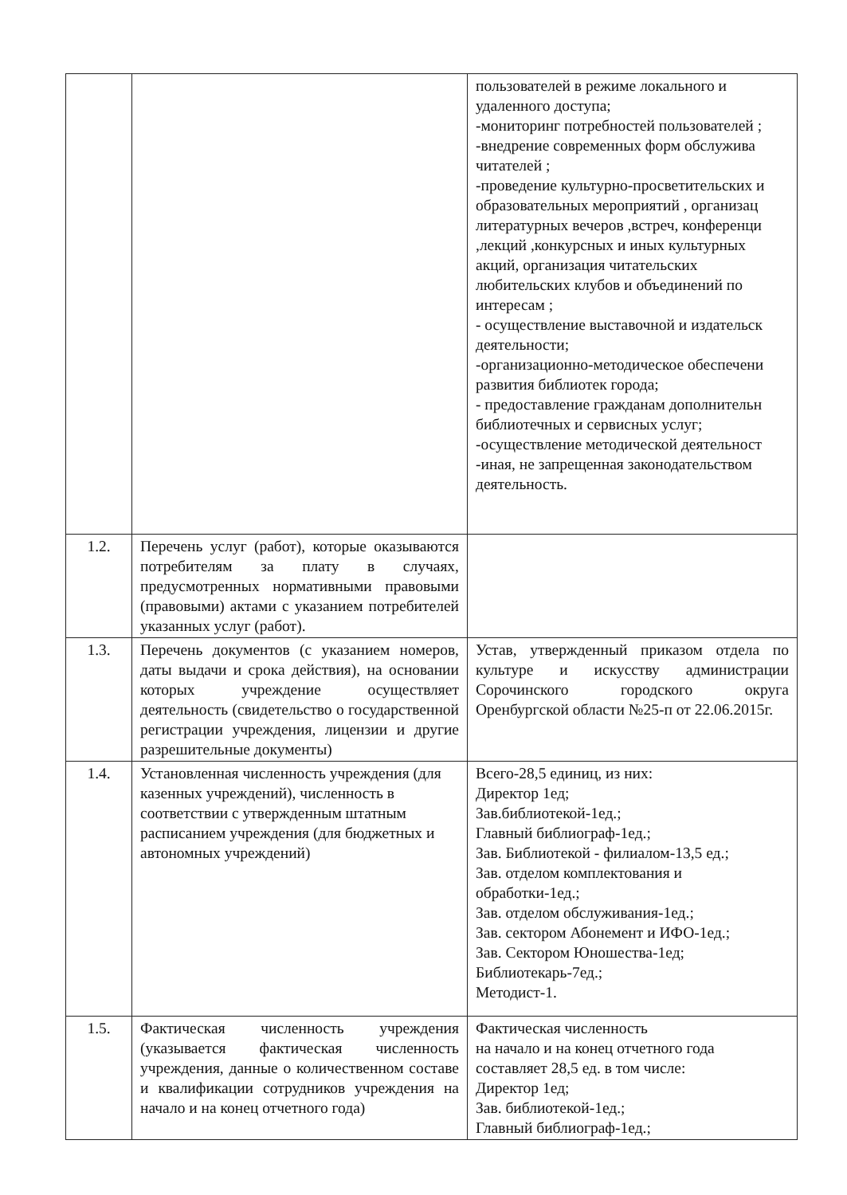| | | пользователей в режиме локального и удаленного доступа; -мониторинг потребностей пользователей ; -внедрение современных форм обслужива читателей ; -проведение культурно-просветительских и образовательных мероприятий , организац литературных вечеров ,встреч, конференци ,лекций ,конкурсных и иных культурных акций, организация читательских любительских клубов и объединений по интересам ; - осуществление выставочной и издательск деятельности; -организационно-методическое обеспечени развития библиотек города; - предоставление гражданам дополнительн библиотечных и сервисных услуг; -осуществление методической деятельност -иная, не запрещенная законодательством деятельность. |
| 1.2. | Перечень услуг (работ), которые оказываются потребителям за плату в случаях, предусмотренных нормативными правовыми (правовыми) актами с указанием потребителей указанных услуг (работ). | |
| 1.3. | Перечень документов (с указанием номеров, даты выдачи и срока действия), на основании которых учреждение осуществляет деятельность (свидетельство о государственной регистрации учреждения, лицензии и другие разрешительные документы) | Устав, утвержденный приказом отдела по культуре и искусству администрации Сорочинского городского округа Оренбургской области №25-п от 22.06.2015г. |
| 1.4. | Установленная численность учреждения (для казенных учреждений), численность в соответствии с утвержденным штатным расписанием учреждения (для бюджетных и автономных учреждений) | Всего-28,5 единиц, из них: Директор 1ед; Зав.библиотекой-1ед.; Главный библиограф-1ед.; Зав. Библиотекой - филиалом-13,5 ед.; Зав. отделом комплектования и обработки-1ед.; Зав. отделом обслуживания-1ед.; Зав. сектором Абонемент и ИФО-1ед.; Зав. Сектором Юношества-1ед; Библиотекарь-7ед.; Методист-1. |
| 1.5. | Фактическая численность учреждения (указывается фактическая численность учреждения, данные о количественном составе и квалификации сотрудников учреждения на начало и на конец отчетного года) | Фактическая численность на начало и на конец отчетного года составляет 28,5 ед. в том числе: Директор 1ед; Зав. библиотекой-1ед.; Главный библиограф-1ед.; |